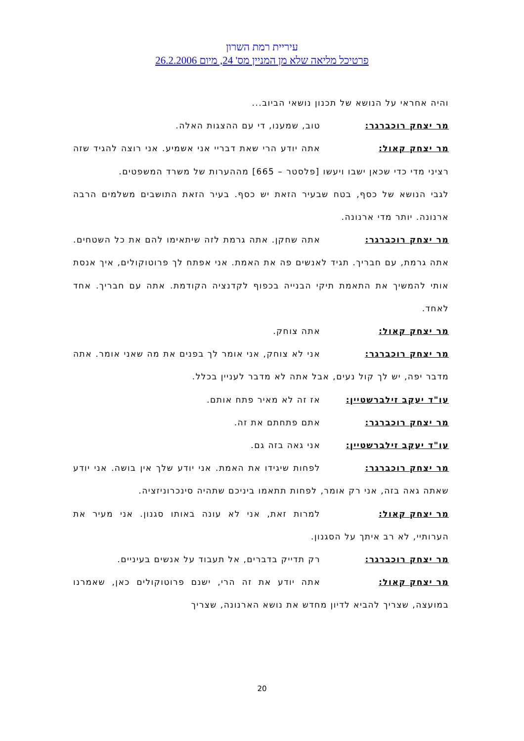עיריית רמת השרון
פרטיכל מליאה שלא מן המניין מס' 24, מיום 26.2.2006
והיה אחראי על הנושא של תכנון נושאי הביוב...
מר יצחק רוכברגר: טוב, שמענו, די עם ההצגות האלה.
מר יצחק קאול: אתה יודע הרי שאת דבריי אני אשמיע. אני רוצה להגיד שזה רציני מדי כדי שכאן ישבו ויעשו [פלסטר – 665] מההערות של משרד המשפטים.
לגבי הנושא של כסף, בטח שבעיר הזאת יש כסף. בעיר הזאת התושבים משלמים הרבה ארנונה. יותר מדי ארנונה.
מר יצחק רוכברגר: אתה שחקן. אתה גרמת לזה שיתאימו להם את כל השטחים. אתה גרמת, עם חבריך. תגיד לאנשים פה את האמת. אני אפתח לך פרוטוקולים, איך אנסת אותי להמשיך את התאמת תיקי הבנייה בכפוף לקדנציה הקודמת. אתה עם חבריך. אחד לאחד.
מר יצחק קאול: אתה צוחק.
מר יצחק רוכברגר: אני לא צוחק, אני אומר לך בפנים את מה שאני אומר. אתה מדבר יפה, יש לך קול נעים, אבל אתה לא מדבר לעניין בכלל.
עו"ד יעקב זילברשטיין: אז זה לא מאיר פתח אותם.
מר יצחק רוכברגר: אתם פתחתם את זה.
עו"ד יעקב זילברשטיין: אני גאה בזה גם.
מר יצחק רוכברגר: לפחות שיגידו את האמת. אני יודע שלך אין בושה. אני יודע שאתה גאה בזה, אני רק אומר, לפחות תתאמו ביניכם שתהיה סינכרוניזציה.
מר יצחק קאול: למרות זאת, אני לא עונה באותו סגנון. אני מעיר את הערותיי, לא רב איתך על הסגנון.
מר יצחק רוכברגר: רק תדייק בדברים, אל תעבוד על אנשים בעיניים.
מר יצחק קאול: אתה יודע את זה הרי, ישנם פרוטוקולים כאן, שאמרנו במועצה, שצריך להביא לדיון מחדש את נושא הארנונה, שצריך
20